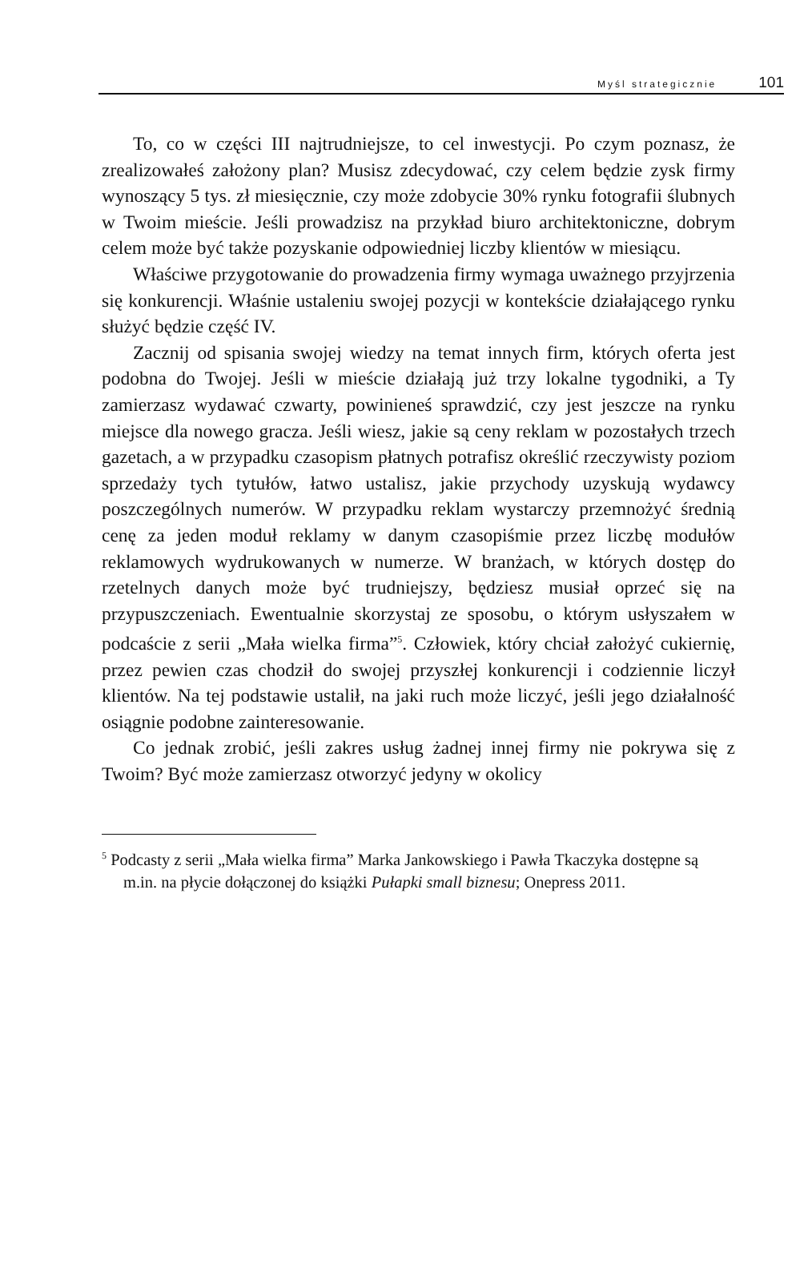Myśl strategicznie 101
To, co w części III najtrudniejsze, to cel inwestycji. Po czym poznasz, że zrealizowałeś założony plan? Musisz zdecydować, czy celem będzie zysk firmy wynoszący 5 tys. zł miesięcznie, czy może zdobycie 30% rynku fotografii ślubnych w Twoim mieście. Jeśli prowadzisz na przykład biuro architektoniczne, dobrym celem może być także pozyskanie odpowiedniej liczby klientów w miesiącu.
Właściwe przygotowanie do prowadzenia firmy wymaga uważnego przyjrzenia się konkurencji. Właśnie ustaleniu swojej pozycji w kontekście działającego rynku służyć będzie część IV.
Zacznij od spisania swojej wiedzy na temat innych firm, których oferta jest podobna do Twojej. Jeśli w mieście działają już trzy lokalne tygodniki, a Ty zamierzasz wydawać czwarty, powinieneś sprawdzić, czy jest jeszcze na rynku miejsce dla nowego gracza. Jeśli wiesz, jakie są ceny reklam w pozostałych trzech gazetach, a w przypadku czasopism płatnych potrafisz określić rzeczywisty poziom sprzedaży tych tytułów, łatwo ustalisz, jakie przychody uzyskują wydawcy poszczególnych numerów. W przypadku reklam wystarczy przemnożyć średnią cenę za jeden moduł reklamy w danym czasopiśmie przez liczbę modułów reklamowych wydrukowanych w numerze. W branżach, w których dostęp do rzetelnych danych może być trudniejszy, będziesz musiał oprzeć się na przypuszczeniach. Ewentualnie skorzystaj ze sposobu, o którym usłyszałem w podcaście z serii „Mała wielka firma”<sup>5</sup>. Człowiek, który chciał założyć cukiernię, przez pewien czas chodził do swojej przyszłej konkurencji i codziennie liczył klientów. Na tej podstawie ustalił, na jaki ruch może liczyć, jeśli jego działalność osiągnie podobne zainteresowanie.
Co jednak zrobić, jeśli zakres usług żadnej innej firmy nie pokrywa się z Twoim? Być może zamierzasz otworzyć jedyny w okolicy
<sup>5</sup> Podcasty z serii „Mała wielka firma” Marka Jankowskiego i Pawła Tkaczyka dostępne są m.in. na płycie dołączonej do książki Pułapki small biznesu; Onepress 2011.